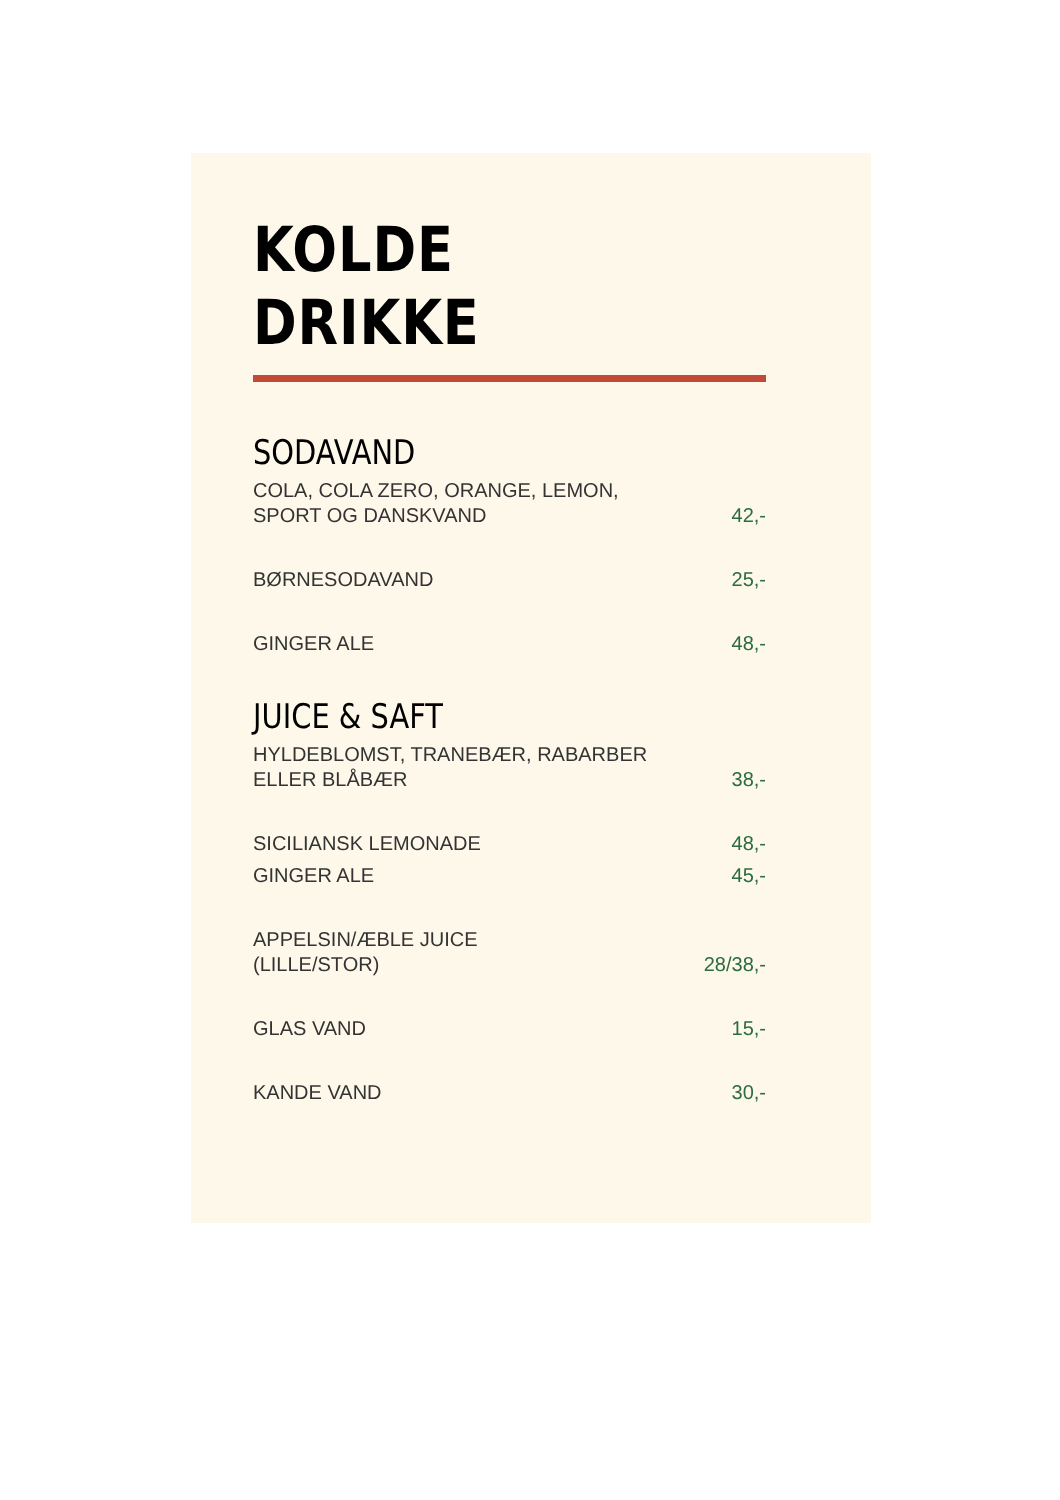KOLDE DRIKKE
SODAVAND
COLA, COLA ZERO, ORANGE, LEMON,
SPORT OG DANSKVAND 42,-
BØRNESODAVAND 25,-
GINGER ALE 48,-
JUICE & SAFT
HYLDEBLOMST, TRANEBÆR, RABARBER
ELLER BLÅBÆR 38,-
SICILIANSK LEMONADE 48,-
GINGER ALE 45,-
APPELSIN/ÆBLE JUICE
(LILLE/STOR) 28/38,-
GLAS VAND 15,-
KANDE VAND 30,-